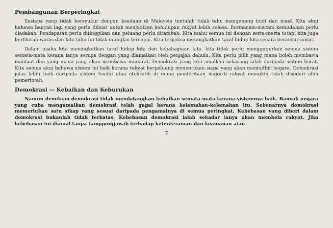Pembangunan Berperingkat
Sesiapa yang tidak bersyukur dengan keadaan di Malaysia tentulah tidak tahu mengenang budi dan insaf. Kita akui bahawa banyak lagi yang perlu dibuat untuk menjadikan kehidupan rakyat lebih selesa. Bermacam-macam kemudahan perlu diadakan. Pendapatan perlu ditinggikan dan peluang perlu ditambah. Kita mahu semua ini dengan serta-merta tetapi kita juga berfikiran waras dan kita tahu ini tidak mungkin tercapai. Kita terpaksa meningkatkan taraf hidup kita secara beransur-ansur.
Dalam usaha kita meningkatkan taraf hidup kita dan kebahagiaan kita, kita tidak perlu menggugurkan semua sistem semata-mata kerana ianya serupa dengan yang diamalkan oleh penjajah dahulu. Kita perlu pilih yang mana boleh membawa manfaat dan yang mana yang akan membawa mudarat. Demokrasi yang kita amalkan sekarang ialah daripada sistem barat. Kita semua akui bahawa sistem ini baik kerana rakyat berpeluang menentukan siapa yang akan mentadbir negara. Demokrasi jelas lebih baik daripada sistem feudal atau otokratik di mana penderitaan majoriti rakyat mungkin tidak disedari oleh pemerintah.
Demokrasi — Kebaikan dan Keburukan
Namun demikian demokrasi tidak mendatangkan kebaikan semata-mata kerana sistemnya baik. Banyak negara yang cuba mengamalkan demokrasi telah gagal kerana kelemahan-kelemahan itu. Sebenarnya demokrasi memerlukan satu sikap yang sesuai daripada pengamalnya di semua peringkat. Kebebasan yang diberi dalam demokrasi bukanlah tidak terbatas. Kebebasan demokrasi ialah sekadar ianya akan membela rakyat. Jika kebebasan ini diamal tanpa tanggungjawab terhadap ketenteraman dan keamanan atau
7